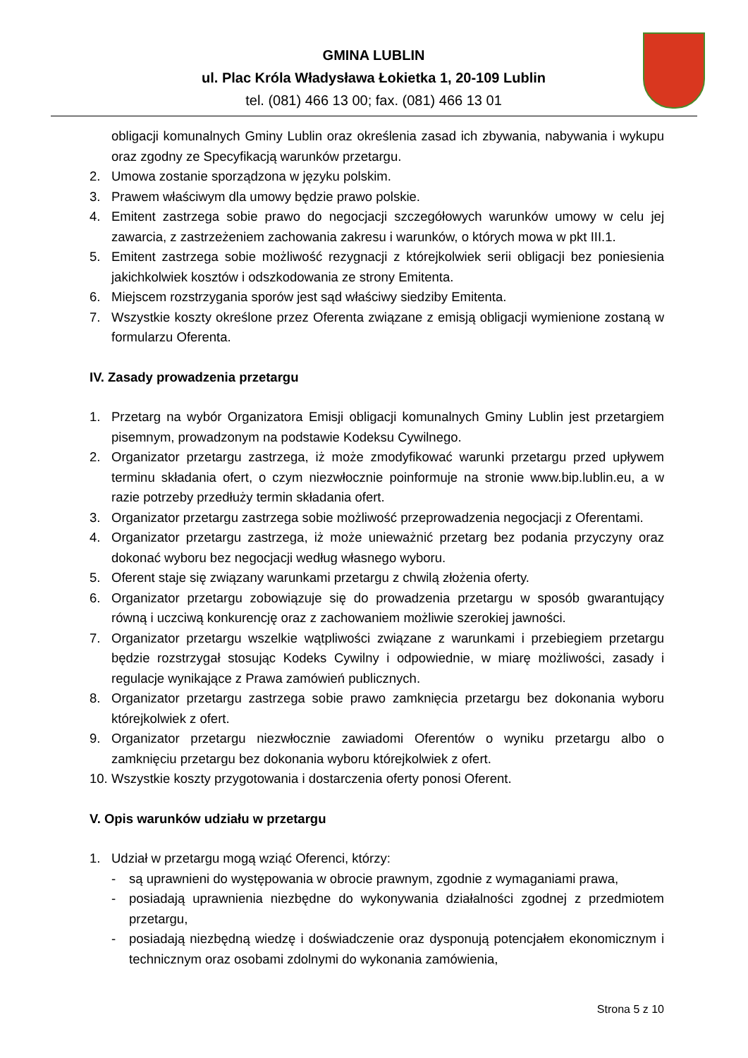GMINA LUBLIN
ul. Plac Króla Władysława Łokietka 1, 20-109 Lublin
tel. (081) 466 13 00; fax. (081) 466 13 01
obligacji komunalnych Gminy Lublin oraz określenia zasad ich zbywania, nabywania i wykupu oraz zgodny ze Specyfikacją warunków przetargu.
2. Umowa zostanie sporządzona w języku polskim.
3. Prawem właściwym dla umowy będzie prawo polskie.
4. Emitent zastrzega sobie prawo do negocjacji szczegółowych warunków umowy w celu jej zawarcia, z zastrzeżeniem zachowania zakresu i warunków, o których mowa w pkt III.1.
5. Emitent zastrzega sobie możliwość rezygnacji z którejkolwiek serii obligacji bez poniesienia jakichkolwiek kosztów i odszkodowania ze strony Emitenta.
6. Miejscem rozstrzygania sporów jest sąd właściwy siedziby Emitenta.
7. Wszystkie koszty określone przez Oferenta związane z emisją obligacji wymienione zostaną w formularzu Oferenta.
IV. Zasady prowadzenia przetargu
1. Przetarg na wybór Organizatora Emisji obligacji komunalnych Gminy Lublin jest przetargiem pisemnym, prowadzonym na podstawie Kodeksu Cywilnego.
2. Organizator przetargu zastrzega, iż może zmodyfikować warunki przetargu przed upływem terminu składania ofert, o czym niezwłocznie poinformuje na stronie www.bip.lublin.eu, a w razie potrzeby przedłuży termin składania ofert.
3. Organizator przetargu zastrzega sobie możliwość przeprowadzenia negocjacji z Oferentami.
4. Organizator przetargu zastrzega, iż może unieważnić przetarg bez podania przyczyny oraz dokonać wyboru bez negocjacji według własnego wyboru.
5. Oferent staje się związany warunkami przetargu z chwilą złożenia oferty.
6. Organizator przetargu zobowiązuje się do prowadzenia przetargu w sposób gwarantujący równą i uczciwą konkurencję oraz z zachowaniem możliwie szerokiej jawności.
7. Organizator przetargu wszelkie wątpliwości związane z warunkami i przebiegiem przetargu będzie rozstrzygał stosując Kodeks Cywilny i odpowiednie, w miarę możliwości, zasady i regulacje wynikające z Prawa zamówień publicznych.
8. Organizator przetargu zastrzega sobie prawo zamknięcia przetargu bez dokonania wyboru którejkolwiek z ofert.
9. Organizator przetargu niezwłocznie zawiadomi Oferentów o wyniku przetargu albo o zamknięciu przetargu bez dokonania wyboru którejkolwiek z ofert.
10. Wszystkie koszty przygotowania i dostarczenia oferty ponosi Oferent.
V. Opis warunków udziału w przetargu
1. Udział w przetargu mogą wziąć Oferenci, którzy:
- są uprawnieni do występowania w obrocie prawnym, zgodnie z wymaganiami prawa,
- posiadają uprawnienia niezbędne do wykonywania działalności zgodnej z przedmiotem przetargu,
- posiadają niezbędną wiedzę i doświadczenie oraz dysponują potencjałem ekonomicznym i technicznym oraz osobami zdolnymi do wykonania zamówienia,
Strona 5 z 10